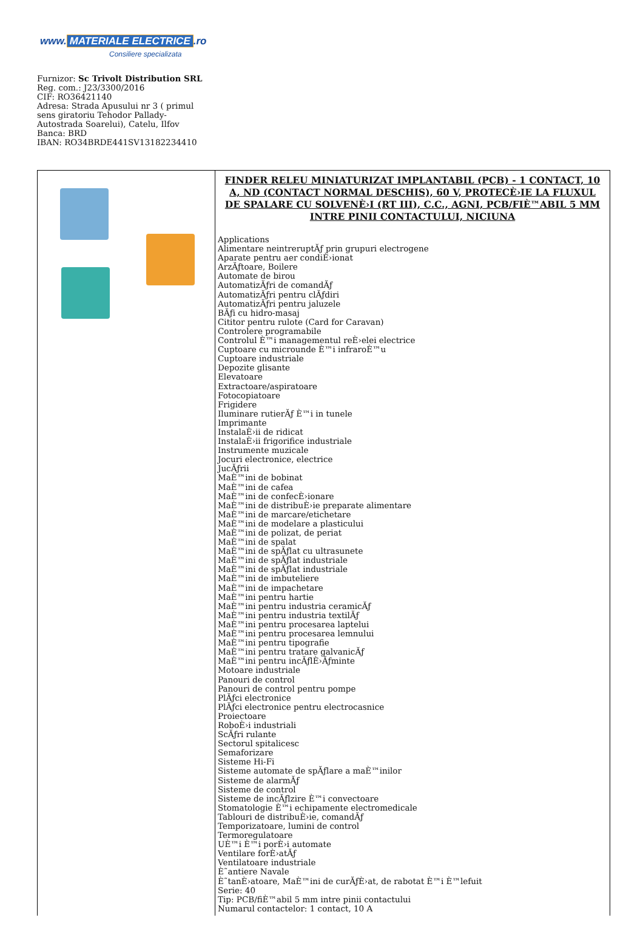www. MATERIALE ELECTRICE.ro
Consiliere specializata
Furnizor: Sc Trivolt Distribution SRL
Reg. com.: J23/3300/2016
CIF: RO36421140
Adresa: Strada Apusului nr 3 ( primul
sens giratoriu Tehodor Pallady-
Autostrada Soarelui), Catelu, Ilfov
Banca: BRD
IBAN: RO34BRDE441SV13182234410
| | FINDER RELEU MINIATURIZAT IMPLANTABIL (PCB) - 1 CONTACT, 10 A, ND (CONTACT NORMAL DESCHIS), 60 V, PROTECÈ›IE LA FLUXUL DE SPALARE CU SOLVENÈ›I (RT III), C.C., AGNI, PCB/FIÈ™ABIL 5 MM INTRE PINII CONTACTULUI, NICIUNA Applications Alimentare neintreruptĂƒ prin grupuri electrogene Aparate pentru aer condiÈ›ionat ArzĂƒtoare, Boilere Automate de birou AutomatizĂƒri de comandĂƒ AutomatizĂƒri pentru clĂƒdiri AutomatizĂƒri pentru jaluzele BĂƒi cu hidro-masaj Cititor pentru rulote (Card for Caravan) Controlere programabile Controlul È™i managementul reÈ›elei electrice Cuptoare cu microunde È™i infraroÈ™u Cuptoare industriale Depozite glisante Elevatoare Extractoare/aspiratoare Fotocopiatoare Frigidere Iluminare rutierĂƒ È™i in tunele Imprimante InstalaÈ›ii de ridicat InstalaÈ›ii frigorifice industriale Instrumente muzicale Jocuri electronice, electrice JucĂƒrii MaÈ™ini de bobinat MaÈ™ini de cafea MaÈ™ini de confecÈ›ionare MaÈ™ini de distribuÈ›ie preparate alimentare MaÈ™ini de marcare/etichetare MaÈ™ini de modelare a plasticului MaÈ™ini de polizat, de periat MaÈ™ini de spalat MaÈ™ini de spĂƒlat cu ultrasunete MaÈ™ini de spĂƒlat industriale MaÈ™ini de spĂƒlat industriale MaÈ™ini de imbuteliere MaÈ™ini de impachetare MaÈ™ini pentru hartie MaÈ™ini pentru industria ceramicĂƒ MaÈ™ini pentru industria textilĂƒ MaÈ™ini pentru procesarea laptelui MaÈ™ini pentru procesarea lemnului MaÈ™ini pentru tipografie MaÈ™ini pentru tratare galvanicĂƒ MaÈ™ini pentru incĂƒlÈ›Ăƒminte Motoare industriale Panouri de control Panouri de control pentru pompe PlĂƒci electronice PlĂƒci electronice pentru electrocasnice Proiectoare RoboÈ›i industriali ScĂƒri rulante Sectorul spitalicesc Semaforizare Sisteme Hi-Fi Sisteme automate de spĂƒlare a maÈ™inilor Sisteme de alarmĂƒ Sisteme de control Sisteme de incĂƒlzire È™i convectoare Stomatologie È™i echipamente electromedicale Tablouri de distribuÈ›ie, comandĂƒ Temporizatoare, lumini de control Termoregulatoare UÈ™i È™i porÈ›i automate Ventilare forÈ›atĂƒ Ventilatoare industriale È˜antiere Navale È˜tanÈ›atoare, MaÈ™ini de curĂƒÈ›at, de rabotat È™i È™lefuit Serie: 40 Tip: PCB/fiÈ™abil 5 mm intre pinii contactului Numarul contactelor: 1 contact, 10 A |